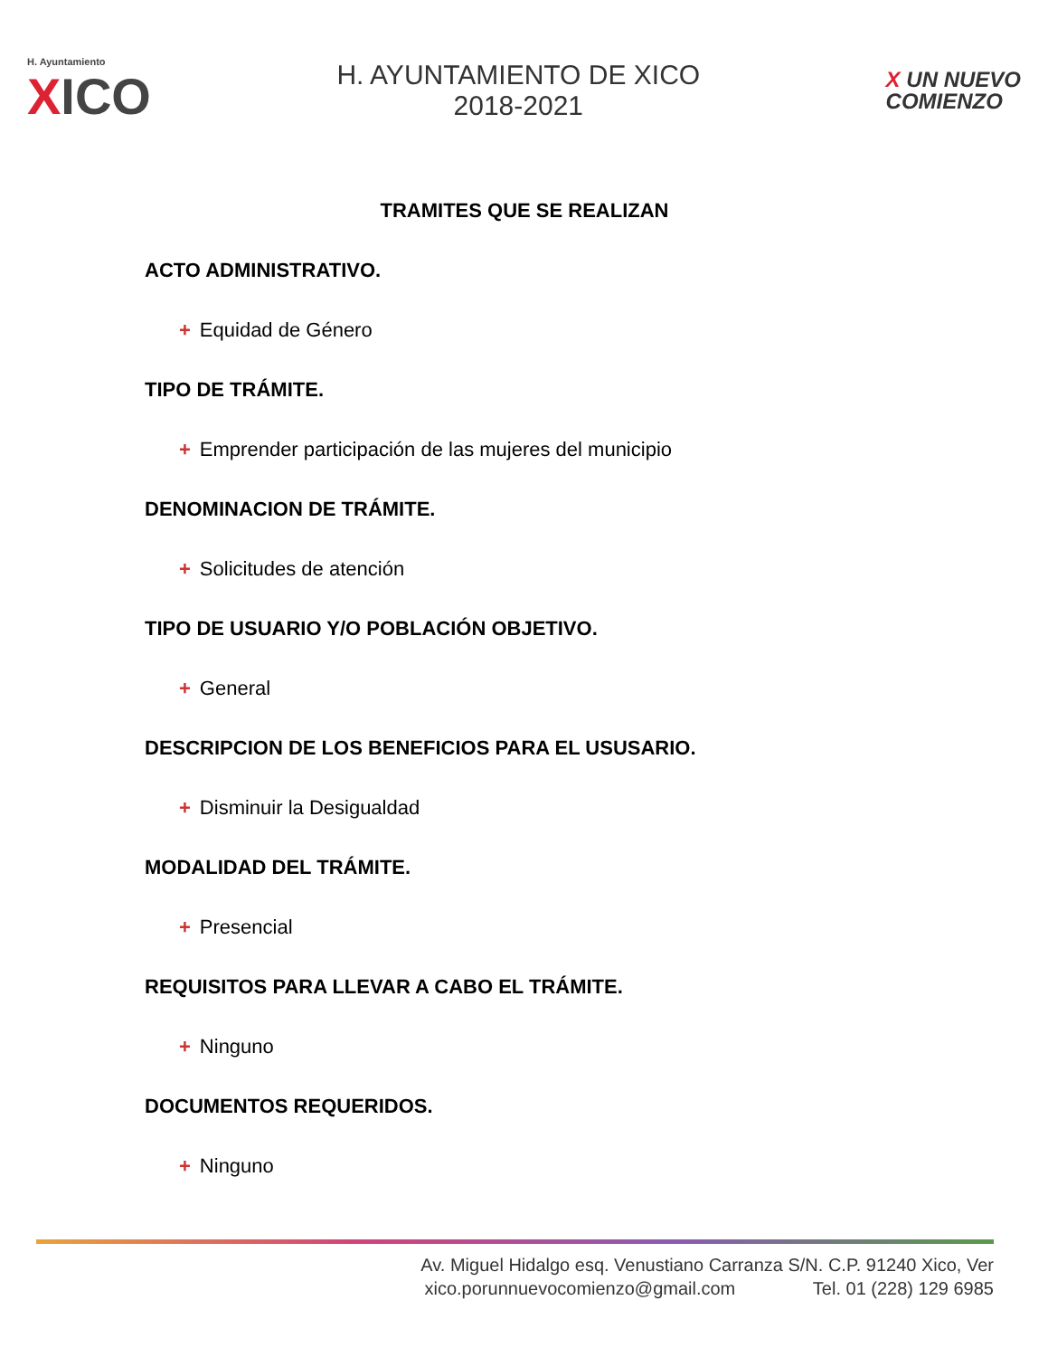H. Ayuntamiento
XICO
H. AYUNTAMIENTO DE XICO
2018-2021
X UN NUEVO
COMIENZO
TRAMITES QUE SE REALIZAN
ACTO ADMINISTRATIVO.
+ Equidad de Género
TIPO DE TRÁMITE.
+ Emprender participación de las mujeres del municipio
DENOMINACION DE TRÁMITE.
+ Solicitudes de atención
TIPO DE USUARIO Y/O POBLACIÓN OBJETIVO.
+ General
DESCRIPCION DE LOS BENEFICIOS PARA EL USUSARIO.
+ Disminuir la Desigualdad
MODALIDAD DEL TRÁMITE.
+ Presencial
REQUISITOS PARA LLEVAR A CABO EL TRÁMITE.
+ Ninguno
DOCUMENTOS REQUERIDOS.
+ Ninguno
Av. Miguel Hidalgo esq. Venustiano Carranza S/N. C.P. 91240 Xico, Ver
xico.porunnuevocomienzo@gmail.com Tel. 01 (228) 129 6985